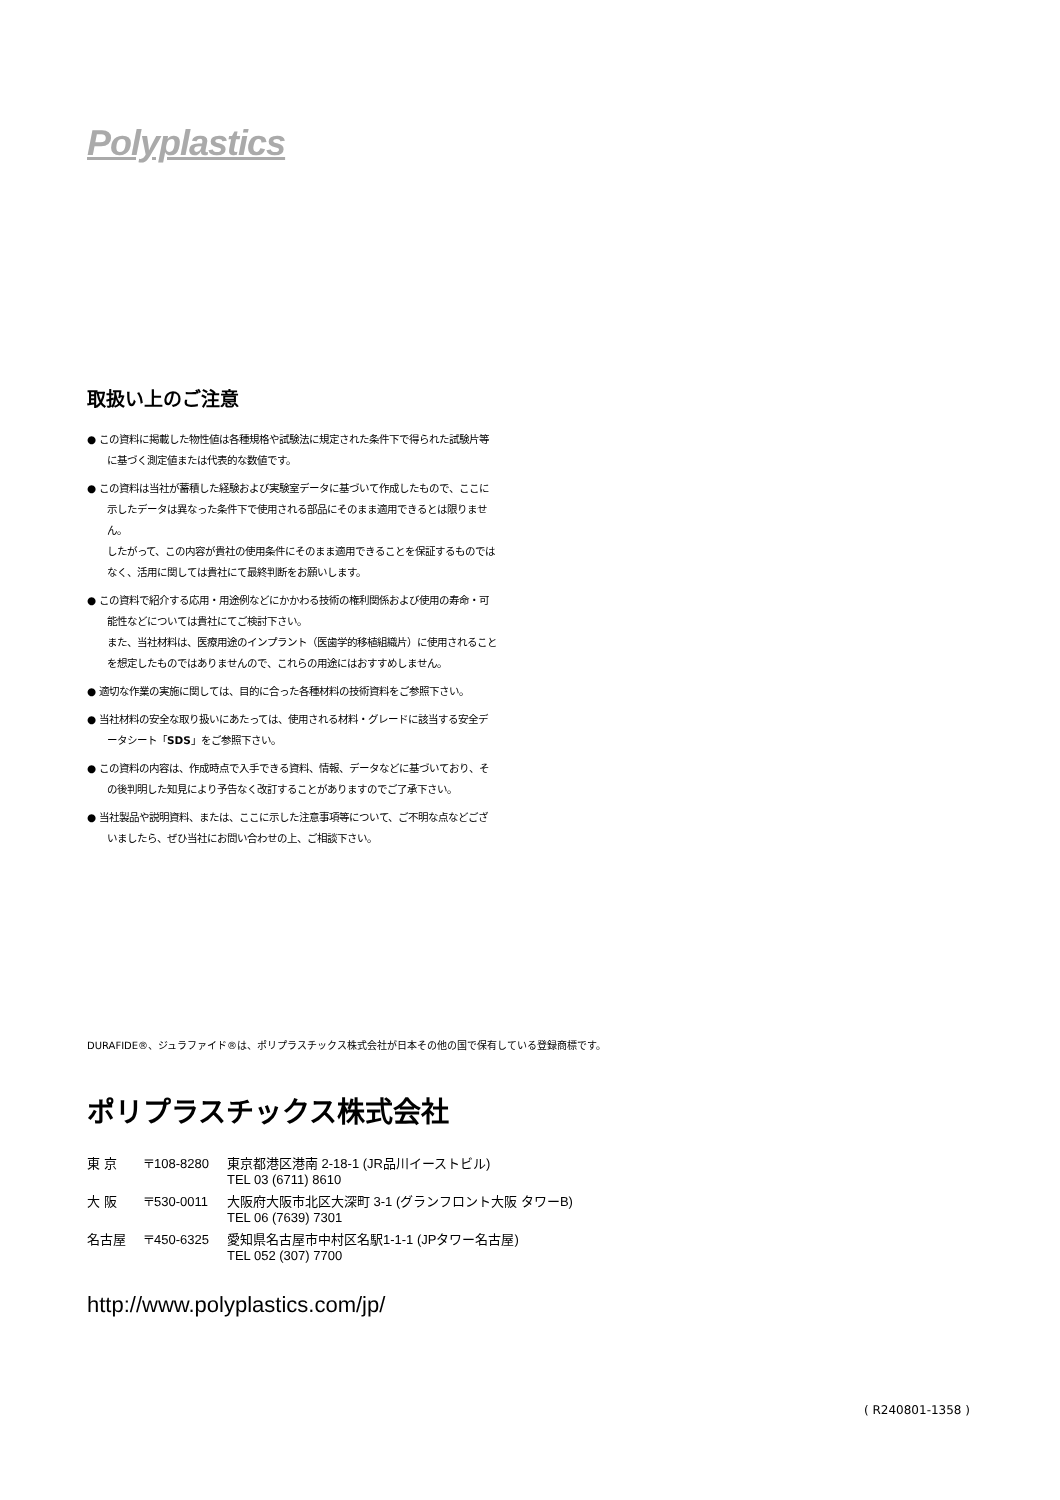Polyplastics
取扱い上のご注意
● この資料に掲載した物性値は各種規格や試験法に規定された条件下で得られた試験片等に基づく測定値または代表的な数値です。
● この資料は当社が蓄積した経験および実験室データに基づいて作成したもので、ここに示したデータは異なった条件下で使用される部品にそのまま適用できるとは限りません。
したがって、この内容が貴社の使用条件にそのまま適用できることを保証するものではなく、活用に関しては貴社にて最終判断をお願いします。
● この資料で紹介する応用・用途例などにかかわる技術の権利関係および使用の寿命・可能性などについては貴社にてご検討下さい。
また、当社材料は、医療用途のインプラント（医歯学的移植組織片）に使用されることを想定したものではありませんので、これらの用途にはおすすめしません。
● 適切な作業の実施に関しては、目的に合った各種材料の技術資料をご参照下さい。
● 当社材料の安全な取り扱いにあたっては、使用される材料・グレードに該当する安全データシート「SDS」をご参照下さい。
● この資料の内容は、作成時点で入手できる資料、情報、データなどに基づいており、その後判明した知見により予告なく改訂することがありますのでご了承下さい。
● 当社製品や説明資料、または、ここに示した注意事項等について、ご不明な点などございましたら、ぜひ当社にお問い合わせの上、ご相談下さい。
DURAFIDE®、ジュラファイド®は、ポリプラスチックス株式会社が日本その他の国で保有している登録商標です。
ポリプラスチックス株式会社
| 東 京 | 〒108-8280 | 東京都港区港南 2-18-1 (JR品川イーストビル) TEL 03 (6711) 8610 |
| 大 阪 | 〒530-0011 | 大阪府大阪市北区大深町 3-1 (グランフロント大阪 タワーB) TEL 06 (7639) 7301 |
| 名古屋 | 〒450-6325 | 愛知県名古屋市中村区名駅1-1-1 (JPタワー名古屋) TEL 052 (307) 7700 |
http://www.polyplastics.com/jp/
( R240801-1358 )